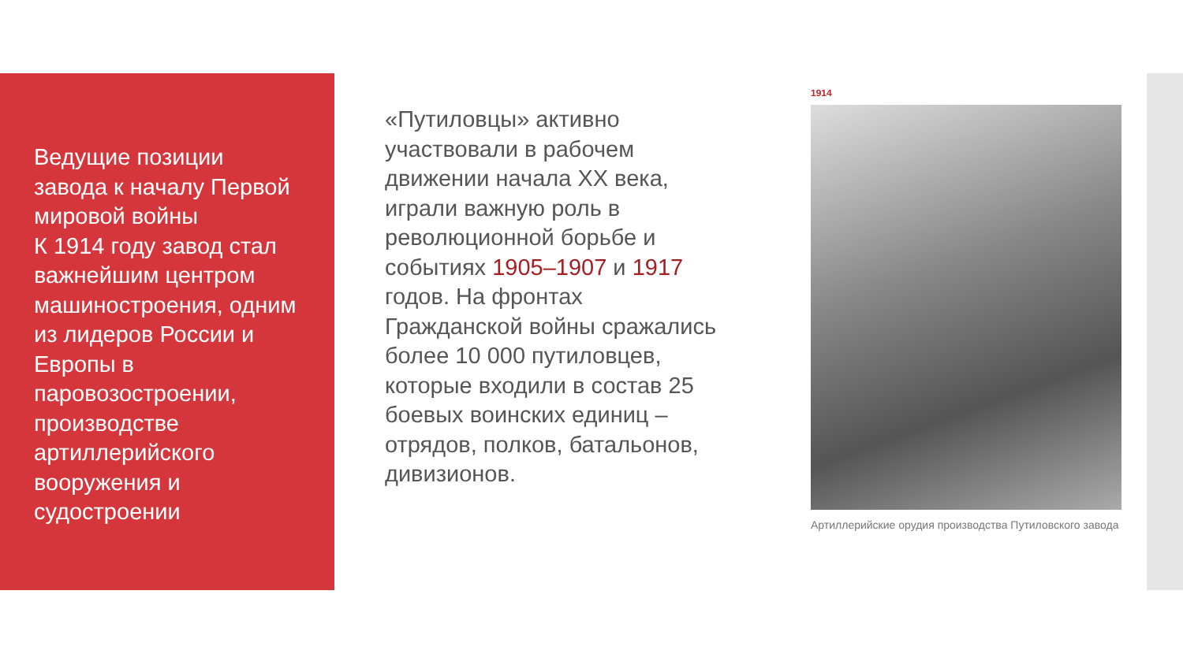Ведущие позиции завода к началу Первой мировой войны
К 1914 году завод стал важнейшим центром машиностроения, одним из лидеров России и Европы в паровозостроении, производстве артиллерийского вооружения и судостроении
«Путиловцы» активно участвовали в рабочем движении начала XX века, играли важную роль в революционной борьбе и событиях 1905–1907 и 1917 годов. На фронтах Гражданской войны сражались более 10 000 путиловцев, которые входили в состав 25 боевых воинских единиц – отрядов, полков, батальонов, дивизионов.
1914
Артиллерийские орудия производства Путиловского завода